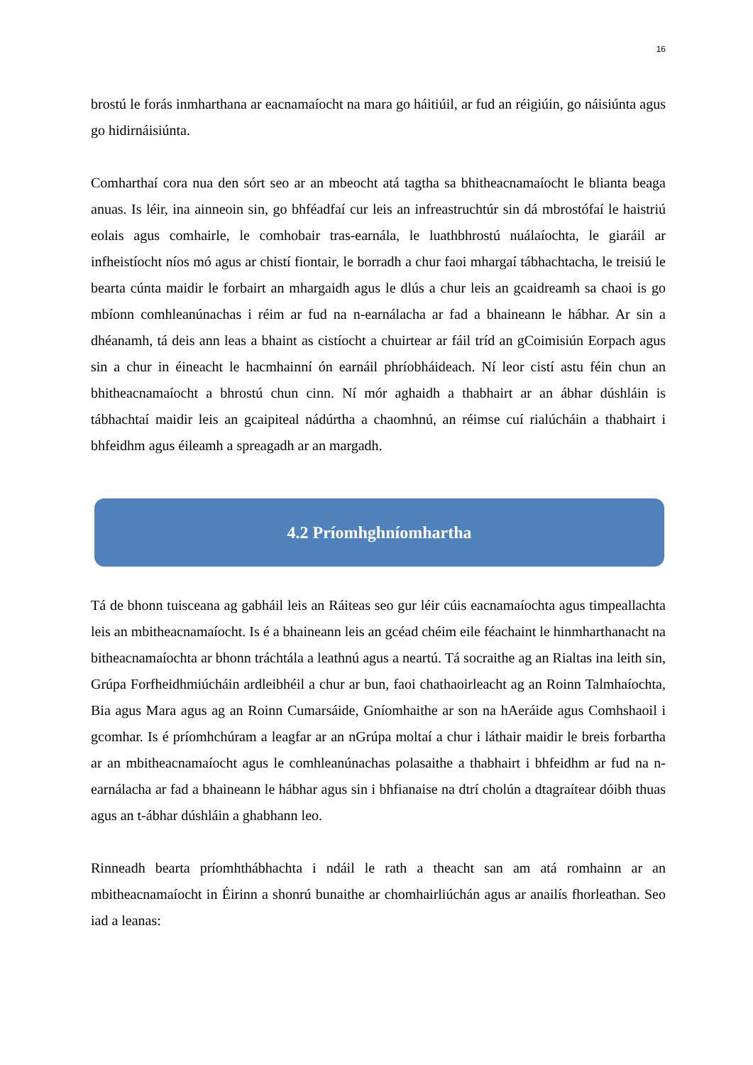16
brostú le forás inmharthana ar eacnamaíocht na mara go háitiúil, ar fud an réigiúin, go náisiúnta agus go hidirnáisiúnta.
Comharthaí cora nua den sórt seo ar an mbeocht atá tagtha sa bhitheacnamaíocht le blianta beaga anuas. Is léir, ina ainneoin sin, go bhféadfaí cur leis an infreastruchtúr sin dá mbrostófaí le haistriú eolais agus comhairle, le comhobair tras-earnála, le luathbhrostú nuálaíochta, le giaráil ar infheistíocht níos mó agus ar chistí fiontair, le borradh a chur faoi mhargaí tábhachtacha, le treisiú le bearta cúnta maidir le forbairt an mhargaidh agus le dlús a chur leis an gcaidreamh sa chaoi is go mbíonn comhleanúnachas i réim ar fud na n-earnálacha ar fad a bhaineann le hábhar. Ar sin a dhéanamh, tá deis ann leas a bhaint as cistíocht a chuirtear ar fáil tríd an gCoimisiún Eorpach agus sin a chur in éineacht le hacmhainní ón earnáil phríobháideach. Ní leor cistí astu féin chun an bhitheacnamaíocht a bhrostú chun cinn. Ní mór aghaidh a thabhairt ar an ábhar dúshláin is tábhachtaí maidir leis an gcaipiteal nádúrtha a chaomhnú, an réimse cuí rialúcháin a thabhairt i bhfeidhm agus éileamh a spreagadh ar an margadh.
4.2 Príomhghníomhartha
Tá de bhonn tuisceana ag gabháil leis an Ráiteas seo gur léir cúis eacnamaíochta agus timpeallachta leis an mbitheacnamaíocht. Is é a bhaineann leis an gcéad chéim eile féachaint le hinmharthanacht na bitheacnamaíochta ar bhonn tráchtála a leathnú agus a neartú. Tá socraithe ag an Rialtas ina leith sin, Grúpa Forfheidhmiúcháin ardleibhéil a chur ar bun, faoi chathaoirleacht ag an Roinn Talmhaíochta, Bia agus Mara agus ag an Roinn Cumarsáide, Gníomhaithe ar son na hAeráide agus Comhshaoil i gcomhar. Is é príomhchúram a leagfar ar an nGrúpa moltaí a chur i láthair maidir le breis forbartha ar an mbitheacnamaíocht agus le comhleanúnachas polasaithe a thabhairt i bhfeidhm ar fud na n-earnálacha ar fad a bhaineann le hábhar agus sin i bhfianaise na dtrí cholún a dtagraítear dóibh thuas agus an t-ábhar dúshláin a ghabhann leo.
Rinneadh bearta príomhthábhachta i ndáil le rath a theacht san am atá romhainn ar an mbitheacnamaíocht in Éirinn a shonrú bunaithe ar chomhairliúchán agus ar anailís fhorleathan. Seo iad a leanas: